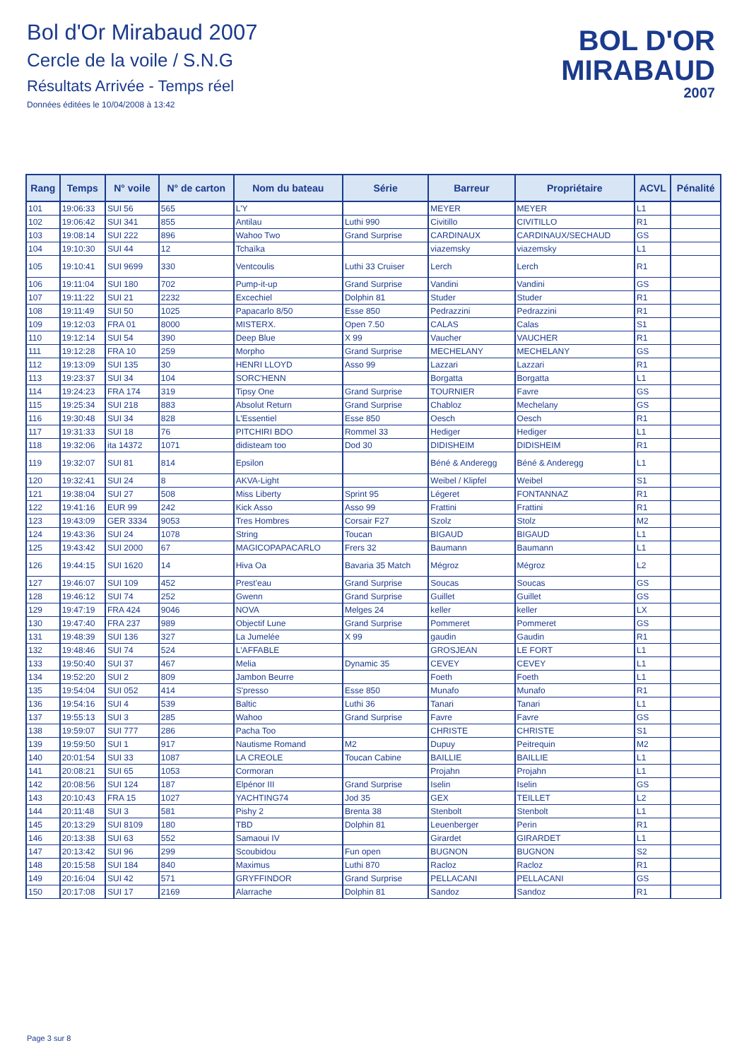Bol d'Or Mirabaud 2007
Cercle de la voile / S.N.G
Résultats Arrivée - Temps réel
Données éditées le 10/04/2008 à 13:42
BOL D'OR
MIRABAUD
2007
| Rang | Temps | N° voile | N° de carton | Nom du bateau | Série | Barreur | Propriétaire | ACVL | Pénalité |
| --- | --- | --- | --- | --- | --- | --- | --- | --- | --- |
| 101 | 19:06:33 | SUI 56 | 565 | L'Y | | MEYER | MEYER | L1 | |
| 102 | 19:06:42 | SUI 341 | 855 | Antilau | Luthi 990 | Civitillo | CIVITILLO | R1 | |
| 103 | 19:08:14 | SUI 222 | 896 | Wahoo Two | Grand Surprise | CARDINAUX | CARDINAUX/SECHAUD | GS | |
| 104 | 19:10:30 | SUI 44 | 12 | Tchaïka | | viazemsky | viazemsky | L1 | |
| 105 | 19:10:41 | SUI 9699 | 330 | Ventcoulis | Luthi 33 Cruiser | Lerch | Lerch | R1 | |
| 106 | 19:11:04 | SUI 180 | 702 | Pump-it-up | Grand Surprise | Vandini | Vandini | GS | |
| 107 | 19:11:22 | SUI 21 | 2232 | Excechiel | Dolphin 81 | Studer | Studer | R1 | |
| 108 | 19:11:49 | SUI 50 | 1025 | Papacarlo 8/50 | Esse 850 | Pedrazzini | Pedrazzini | R1 | |
| 109 | 19:12:03 | FRA 01 | 8000 | MISTERX. | Open 7.50 | CALAS | Calas | S1 | |
| 110 | 19:12:14 | SUI 54 | 390 | Deep Blue | X 99 | Vaucher | VAUCHER | R1 | |
| 111 | 19:12:28 | FRA 10 | 259 | Morpho | Grand Surprise | MECHELANY | MECHELANY | GS | |
| 112 | 19:13:09 | SUI 135 | 30 | HENRI LLOYD | Asso 99 | Lazzari | Lazzari | R1 | |
| 113 | 19:23:37 | SUI 34 | 104 | SORC'HENN | | Borgatta | Borgatta | L1 | |
| 114 | 19:24:23 | FRA 174 | 319 | Tipsy One | Grand Surprise | TOURNIER | Favre | GS | |
| 115 | 19:25:34 | SUI 218 | 883 | Absolut Return | Grand Surprise | Chabloz | Mechelany | GS | |
| 116 | 19:30:48 | SUI 34 | 828 | L'Essentiel | Esse 850 | Oesch | Oesch | R1 | |
| 117 | 19:31:33 | SUI 18 | 76 | PITCHIRI BDO | Rommel 33 | Hediger | Hediger | L1 | |
| 118 | 19:32:06 | ita 14372 | 1071 | didisteam too | Dod 30 | DIDISHEIM | DIDISHEIM | R1 | |
| 119 | 19:32:07 | SUI 81 | 814 | Epsilon | | Béné & Anderegg | Béné & Anderegg | L1 | |
| 120 | 19:32:41 | SUI 24 | 8 | AKVA-Light | | Weibel / Klipfel | Weibel | S1 | |
| 121 | 19:38:04 | SUI 27 | 508 | Miss Liberty | Sprint 95 | Légeret | FONTANNAZ | R1 | |
| 122 | 19:41:16 | EUR 99 | 242 | Kick Asso | Asso 99 | Frattini | Frattini | R1 | |
| 123 | 19:43:09 | GER 3334 | 9053 | Tres Hombres | Corsair F27 | Szolz | Stolz | M2 | |
| 124 | 19:43:36 | SUI 24 | 1078 | String | Toucan | BIGAUD | BIGAUD | L1 | |
| 125 | 19:43:42 | SUI 2000 | 67 | MAGICOPAPACARLO | Frers 32 | Baumann | Baumann | L1 | |
| 126 | 19:44:15 | SUI 1620 | 14 | Hiva Oa | Bavaria 35 Match | Mégroz | Mégroz | L2 | |
| 127 | 19:46:07 | SUI 109 | 452 | Prest'eau | Grand Surprise | Soucas | Soucas | GS | |
| 128 | 19:46:12 | SUI 74 | 252 | Gwenn | Grand Surprise | Guillet | Guillet | GS | |
| 129 | 19:47:19 | FRA 424 | 9046 | NOVA | Melges 24 | keller | keller | LX | |
| 130 | 19:47:40 | FRA 237 | 989 | Objectif Lune | Grand Surprise | Pommeret | Pommeret | GS | |
| 131 | 19:48:39 | SUI 136 | 327 | La Jumelée | X 99 | gaudin | Gaudin | R1 | |
| 132 | 19:48:46 | SUI 74 | 524 | L'AFFABLE | | GROSJEAN | LE FORT | L1 | |
| 133 | 19:50:40 | SUI 37 | 467 | Melia | Dynamic 35 | CEVEY | CEVEY | L1 | |
| 134 | 19:52:20 | SUI 2 | 809 | Jambon Beurre | | Foeth | Foeth | L1 | |
| 135 | 19:54:04 | SUI 052 | 414 | S'presso | Esse 850 | Munafo | Munafo | R1 | |
| 136 | 19:54:16 | SUI 4 | 539 | Baltic | Luthi 36 | Tanari | Tanari | L1 | |
| 137 | 19:55:13 | SUI 3 | 285 | Wahoo | Grand Surprise | Favre | Favre | GS | |
| 138 | 19:59:07 | SUI 777 | 286 | Pacha Too | | CHRISTE | CHRISTE | S1 | |
| 139 | 19:59:50 | SUI 1 | 917 | Nautisme Romand | M2 | Dupuy | Peitrequin | M2 | |
| 140 | 20:01:54 | SUI 33 | 1087 | LA CREOLE | Toucan Cabine | BAILLIE | BAILLIE | L1 | |
| 141 | 20:08:21 | SUI 65 | 1053 | Cormoran | | Projahn | Projahn | L1 | |
| 142 | 20:08:56 | SUI 124 | 187 | Elpénor III | Grand Surprise | Iselin | Iselin | GS | |
| 143 | 20:10:43 | FRA 15 | 1027 | YACHTING74 | Jod 35 | GEX | TEILLET | L2 | |
| 144 | 20:11:48 | SUI 3 | 581 | Pishy 2 | Brenta 38 | Stenbolt | Stenbolt | L1 | |
| 145 | 20:13:29 | SUI 8109 | 180 | TBD | Dolphin 81 | Leuenberger | Perin | R1 | |
| 146 | 20:13:38 | SUI 63 | 552 | Samaoui IV | | Girardet | GIRARDET | L1 | |
| 147 | 20:13:42 | SUI 96 | 299 | Scoubidou | Fun open | BUGNON | BUGNON | S2 | |
| 148 | 20:15:58 | SUI 184 | 840 | Maximus | Luthi 870 | Racloz | Racloz | R1 | |
| 149 | 20:16:04 | SUI 42 | 571 | GRYFFINDOR | Grand Surprise | PELLACANI | PELLACANI | GS | |
| 150 | 20:17:08 | SUI 17 | 2169 | Alarrache | Dolphin 81 | Sandoz | Sandoz | R1 | |
Page 3 sur 8